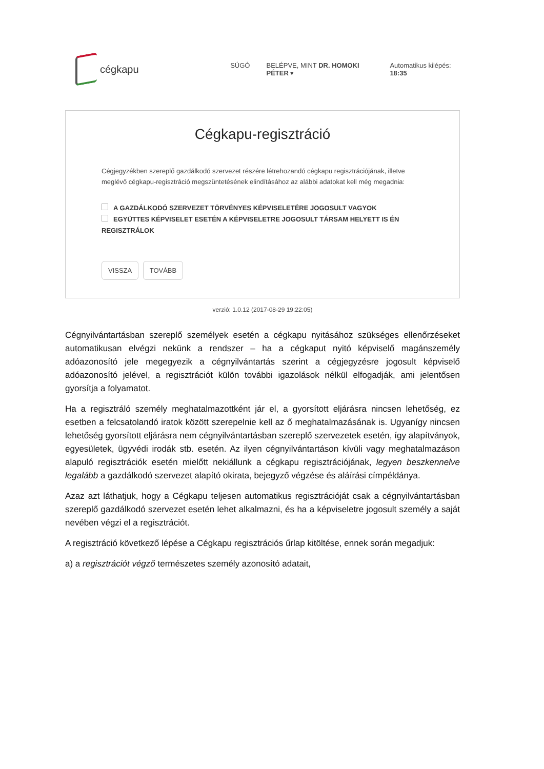cégkapu
SÚGÓ BELÉPVE, MINT DR. HOMOKI PÉTER ▾ Automatikus kilépés: 18:35
Cégkapu-regisztráció
Cégjegyzékben szereplő gazdálkodó szervezet részére létrehozandó cégkapu regisztrációjának, illetve meglévő cégkapu-regisztráció megszüntetésének elindításához az alábbi adatokat kell még megadnia:
A GAZDÁLKODÓ SZERVEZET TÖRVÉNYES KÉPVISELETÉRE JOGOSULT VAGYOK
EGYÜTTES KÉPVISELET ESETÉN A KÉPVISELETRE JOGOSULT TÁRSAM HELYETT IS ÉN REGISZTRÁLOK
VISSZA TOVÁBB
verzió: 1.0.12 (2017-08-29 19:22:05)
Cégnyilvántartásban szereplő személyek esetén a cégkapu nyitásához szükséges ellenőrzéseket automatikusan elvégzi nekünk a rendszer – ha a cégkaput nyitó képviselő magánszemély adóazonosító jele megegyezik a cégnyilvántartás szerint a cégjegyzésre jogosult képviselő adóazonosító jelével, a regisztrációt külön további igazolások nélkül elfogadják, ami jelentősen gyorsítja a folyamatot.
Ha a regisztráló személy meghatalmazottként jár el, a gyorsított eljárásra nincsen lehetőség, ez esetben a felcsatolandó iratok között szerepelnie kell az ő meghatalmazásának is. Ugyanígy nincsen lehetőség gyorsított eljárásra nem cégnyilvántartásban szereplő szervezetek esetén, így alapítványok, egyesületek, ügyvédi irodák stb. esetén. Az ilyen cégnyilvántartáson kívüli vagy meghatalmazáson alapuló regisztrációk esetén mielőtt nekiállunk a cégkapu regisztrációjának, legyen beszkennelve legalább a gazdálkodó szervezet alapító okirata, bejegyző végzése és aláírási címpéldánya.
Azaz azt láthatjuk, hogy a Cégkapu teljesen automatikus regisztrációját csak a cégnyilvántartásban szereplő gazdálkodó szervezet esetén lehet alkalmazni, és ha a képviseletre jogosult személy a saját nevében végzi el a regisztrációt.
A regisztráció következő lépése a Cégkapu regisztrációs űrlap kitöltése, ennek során megadjuk:
a) a regisztrációt végző természetes személy azonosító adatait,